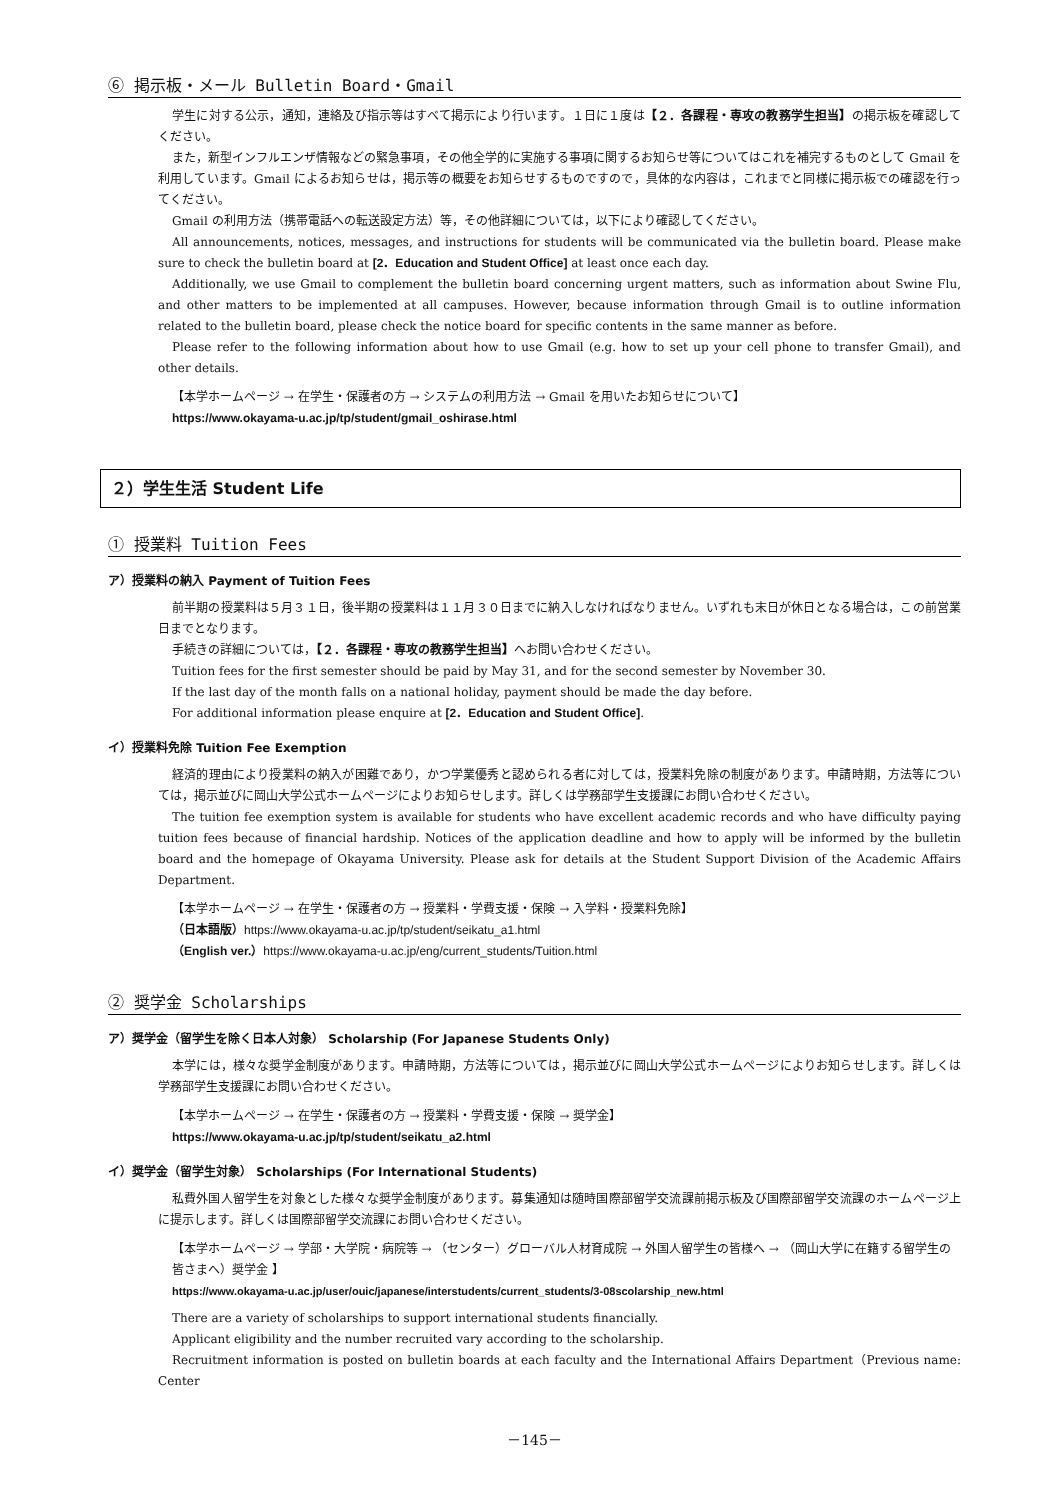⑥ 掲示板・メール Bulletin Board・Gmail
学生に対する公示，通知，連絡及び指示等はすべて掲示により行います。１日に１度は【２．各課程・専攻の教務学生担当】の掲示板を確認してください。
また，新型インフルエンザ情報などの緊急事項，その他全学的に実施する事項に関するお知らせ等についてはこれを補完するものとして Gmail を利用しています。Gmail によるお知らせは，掲示等の概要をお知らせするものですので，具体的な内容は，これまでと同様に掲示板での確認を行ってください。
Gmail の利用方法（携帯電話への転送設定方法）等，その他詳細については，以下により確認してください。
All announcements, notices, messages, and instructions for students will be communicated via the bulletin board. Please make sure to check the bulletin board at [2．Education and Student Office] at least once each day.
Additionally, we use Gmail to complement the bulletin board concerning urgent matters, such as information about Swine Flu, and other matters to be implemented at all campuses. However, because information through Gmail is to outline information related to the bulletin board, please check the notice board for specific contents in the same manner as before.
Please refer to the following information about how to use Gmail (e.g. how to set up your cell phone to transfer Gmail), and other details.
【本学ホームページ → 在学生・保護者の方 → システムの利用方法 → Gmail を用いたお知らせについて】
https://www.okayama-u.ac.jp/tp/student/gmail_oshirase.html
２）学生生活 Student Life
① 授業料 Tuition Fees
ア）授業料の納入 Payment of Tuition Fees
前半期の授業料は５月３１日，後半期の授業料は１１月３０日までに納入しなければなりません。いずれも末日が休日となる場合は，この前営業日までとなります。
手続きの詳細については，【２．各課程・専攻の教務学生担当】へお問い合わせください。
Tuition fees for the first semester should be paid by May 31, and for the second semester by November 30.
If the last day of the month falls on a national holiday, payment should be made the day before.
For additional information please enquire at [2．Education and Student Office].
イ）授業料免除 Tuition Fee Exemption
経済的理由により授業料の納入が困難であり，かつ学業優秀と認められる者に対しては，授業料免除の制度があります。申請時期，方法等については，掲示並びに岡山大学公式ホームページによりお知らせします。詳しくは学務部学生支援課にお問い合わせください。
The tuition fee exemption system is available for students who have excellent academic records and who have difficulty paying tuition fees because of financial hardship. Notices of the application deadline and how to apply will be informed by the bulletin board and the homepage of Okayama University. Please ask for details at the Student Support Division of the Academic Affairs Department.
【本学ホームページ → 在学生・保護者の方 → 授業料・学費支援・保険 → 入学料・授業料免除】
（日本語版）https://www.okayama-u.ac.jp/tp/student/seikatu_a1.html
（English ver.）https://www.okayama-u.ac.jp/eng/current_students/Tuition.html
② 奨学金 Scholarships
ア）奨学金（留学生を除く日本人対象） Scholarship (For Japanese Students Only)
本学には，様々な奨学金制度があります。申請時期，方法等については，掲示並びに岡山大学公式ホームページによりお知らせします。詳しくは学務部学生支援課にお問い合わせください。
【本学ホームページ → 在学生・保護者の方 → 授業料・学費支援・保険 → 奨学金】
https://www.okayama-u.ac.jp/tp/student/seikatu_a2.html
イ）奨学金（留学生対象） Scholarships (For International Students)
私費外国人留学生を対象とした様々な奨学金制度があります。募集通知は随時国際部留学交流課前掲示板及び国際部留学交流課のホームページ上に提示します。詳しくは国際部留学交流課にお問い合わせください。
【本学ホームページ → 学部・大学院・病院等 → （センター）グローバル人材育成院 → 外国人留学生の皆様へ → （岡山大学に在籍する留学生の皆さまへ）奨学金 】
https://www.okayama-u.ac.jp/user/ouic/japanese/interstudents/current_students/3-08scolarship_new.html
There are a variety of scholarships to support international students financially.
Applicant eligibility and the number recruited vary according to the scholarship.
Recruitment information is posted on bulletin boards at each faculty and the International Affairs Department（Previous name: Center
－145－